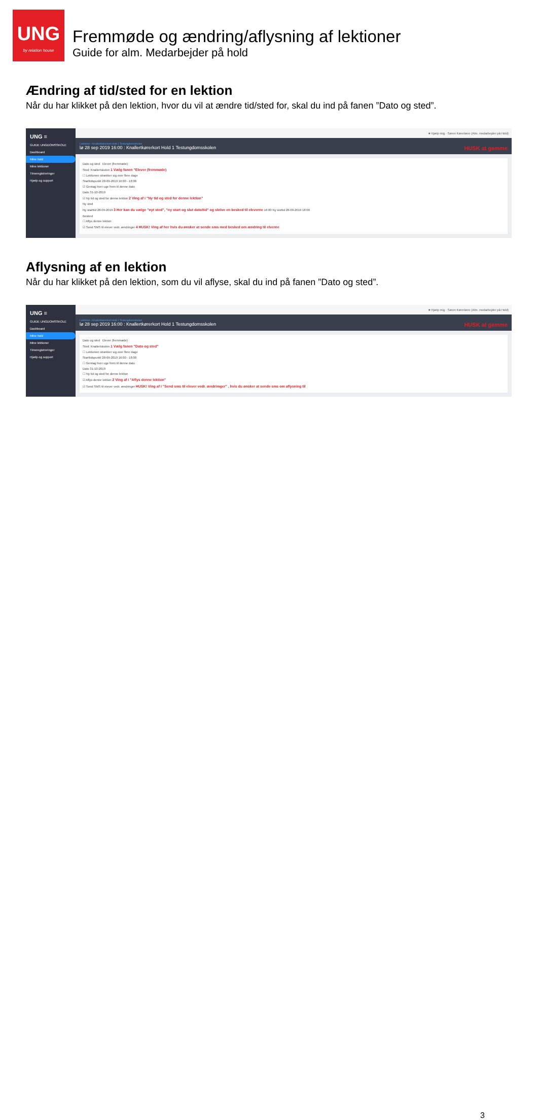UNG
by relation house
Fremmøde og ændring/aflysning af lektioner
Guide for alm. Medarbejder på hold
Ændring af tid/sted for en lektion
Når du har klikket på den lektion, hvor du vil at ændre tid/sted for, skal du ind på fanen ”Dato og sted”.
UNG ≡
GUIDE UNGDOMSSKOLE
Dashboard
Mine hold
Mine lektioner
Timeregistreringer
Hjælp og support
★ Hjælp mig · Søren Kørerlære (Alm. medarbejder på Hold)
Lektioner › Knallertkørerkort Hold 1 Testungdomsskolen
lø 28 sep 2019 16:00 : Knallertkørerkort Hold 1 Testungdomsskolen HUSK at gemme
Dato og sted Elever (fremmøde)
Sted: Knallertskolen 1 Vælg fanen "Elever (fremmøde)
☐ Lektionen strækker sig over flere dage
Starttidspunkt 28-09-2019 16:00 - 18:00
☑ Gentag hver uge frem til denne dato
Dato 31-10-2019
☑ Ny tid og sted for denne lektion 2 Ving af i "Ny tid og sted for denne lektion"
Ny sted
Ny starttid 28-09-2019 3 Her kan du vælge "nyt sted", "ny start og slut dato/tid" og skrive en besked til eleverne 16:00 Ny sluttid 28-09-2019 18:00
Besked
☐ Aflys denne lektion
☑ Send SMS til elever vedr. ændringer 4 HUSK! Ving af her hvis du ønsker at sende sms med besked om ændring til elverne
Aflysning af en lektion
Når du har klikket på den lektion, som du vil aflyse, skal du ind på fanen ”Dato og sted”.
UNG ≡
GUIDE UNGDOMSSKOLE
Dashboard
Mine hold
Mine lektioner
Timeregistreringer
Hjælp og support
★ Hjælp mig · Søren Kørerlære (Alm. medarbejder på Hold)
Lektioner › Knallertkørerkort Hold 1 Testungdomsskolen
lø 28 sep 2019 16:00 : Knallertkørerkort Hold 1 Testungdomsskolen HUSK at gemme
Dato og sted Elever (fremmøde)
Sted: Knallertskolen 1 Vælg fanen "Dato og sted"
☐ Lektionen strækker sig over flere dage
Starttidspunkt 28-09-2019 16:00 - 18:00
☐ Gentag hver uge frem til denne dato
Dato 31-10-2019
☐ Ny tid og sted for denne lektion
☑ Aflys denne lektion 2 Ving af i "Aflys denne lektion"
☑ Send SMS til elever vedr. ændringer HUSK! Ving af i "Send sms til elever vedr. ændrimger" , hvis du ønsker at sende sms om aflysning til
3